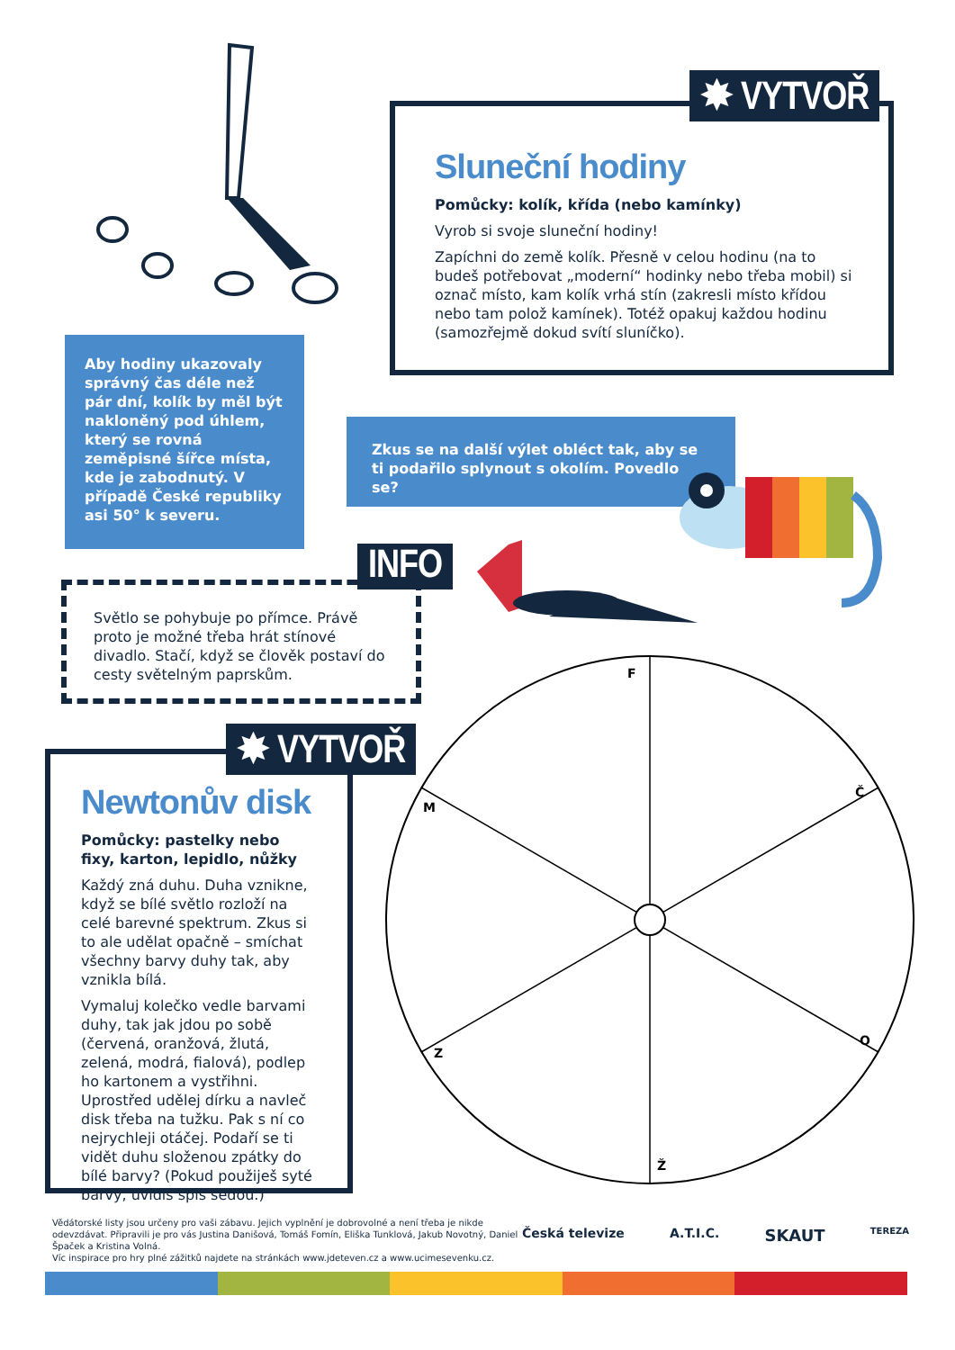Sluneční hodiny
Pomůcky: kolík, křída (nebo kamínky)
Vyrob si svoje sluneční hodiny!
Zapíchni do země kolík. Přesně v celou hodinu (na to budeš potřebovat „moderní“ hodinky nebo třeba mobil) si označ místo, kam kolík vrhá stín (zakresli místo křídou nebo tam polož kamínek). Totéž opakuj každou hodinu (samozřejmě dokud svítí sluníčko).
✸ VYTVOŘ
Aby hodiny ukazovaly správný čas déle než pár dní, kolík by měl být nakloněný pod úhlem, který se rovná zeměpisné šířce místa, kde je zabodnutý. V případě České republiky asi 50° k severu.
Zkus se na další výlet obléct tak, aby se ti podařilo splynout s okolím. Povedlo se?
Světlo se pohybuje po přímce. Právě proto je možné třeba hrát stínové divadlo. Stačí, když se člověk postaví do cesty světelným paprskům.
INFO
Newtonův disk
Pomůcky: pastelky nebo fixy, karton, lepidlo, nůžky
Každý zná duhu. Duha vznikne, když se bílé světlo rozloží na celé barevné spektrum. Zkus si to ale udělat opačně – smíchat všechny barvy duhy tak, aby vznikla bílá.
Vymaluj kolečko vedle barvami duhy, tak jak jdou po sobě (červená, oranžová, žlutá, zelená, modrá, fialová), podlep ho kartonem a vystřihni. Uprostřed udělej dírku a navleč disk třeba na tužku. Pak s ní co nejrychleji otáčej. Podaří se ti vidět duhu složenou zpátky do bílé barvy? (Pokud použiješ syté barvy, uvidíš spíš šedou.)
✸ VYTVOŘ
F
Č
M
O
Z
Ž
Vědátorské listy jsou určeny pro vaši zábavu. Jejich vyplnění je dobrovolné a není třeba je nikde odevzdávat. Připravili je pro vás Justina Danišová, Tomáš Fomín, Eliška Tunklová, Jakub Novotný, Daniel Špaček a Kristina Volná.
Víc inspirace pro hry plné zážitků najdete na stránkách www.jdeteven.cz a www.ucimesevenku.cz.
Česká televize A.T.I.C. SKAUT TEREZA